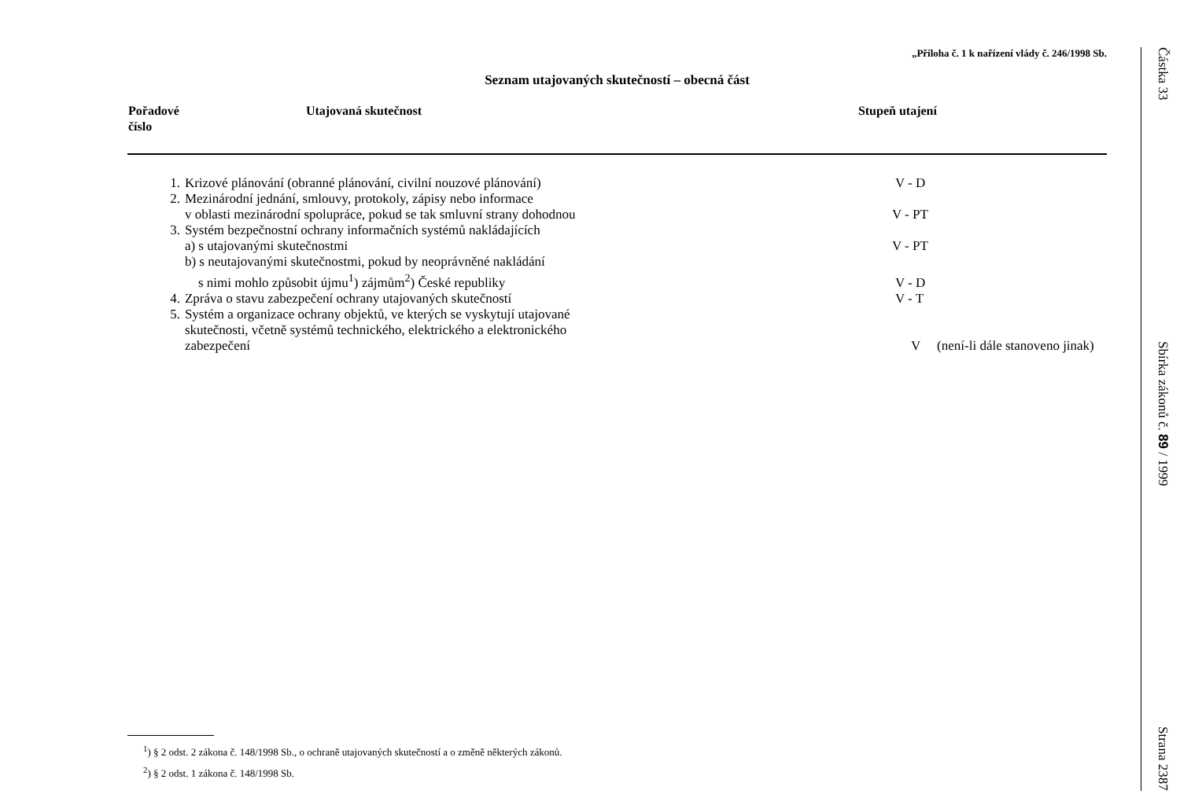„Příloha č. 1 k nařízení vlády č. 246/1998 Sb.
Seznam utajovaných skutečností – obecná část
| Pořadové číslo | Utajovaná skutečnost | Stupeň utajení |
| --- | --- | --- |
| 1. | Krizové plánování (obranné plánování, civilní nouzové plánování) | V - D |
| 2. | Mezinárodní jednání, smlouvy, protokoly, zápisy nebo informace v oblasti mezinárodní spolupráce, pokud se tak smluvní strany dohodnou | V - PT |
| 3. | Systém bezpečnostní ochrany informačních systémů nakládajících | |
| | a) s utajovanými skutečnostmi | V - PT |
| | b) s neutajovanými skutečnostmi, pokud by neoprávněné nakládání s nimi mohlo způsobit újmu<sup>1</sup>) zájmům<sup>2</sup>) České republiky | V - D |
| 4. | Zpráva o stavu zabezpečení ochrany utajovaných skutečností | V - T |
| 5. | Systém a organizace ochrany objektů, ve kterých se vyskytují utajované skutečnosti, včetně systémů technického, elektrického a elektronického zabezpečení | V (není-li dále stanoveno jinak) |
<sup>1</sup>) § 2 odst. 2 zákona č. 148/1998 Sb., o ochraně utajovaných skutečností a o změně některých zákonů.
<sup>2</sup>) § 2 odst. 1 zákona č. 148/1998 Sb.
Částka 33 Sbírka zákonů č. 89 / 1999 Strana 2387